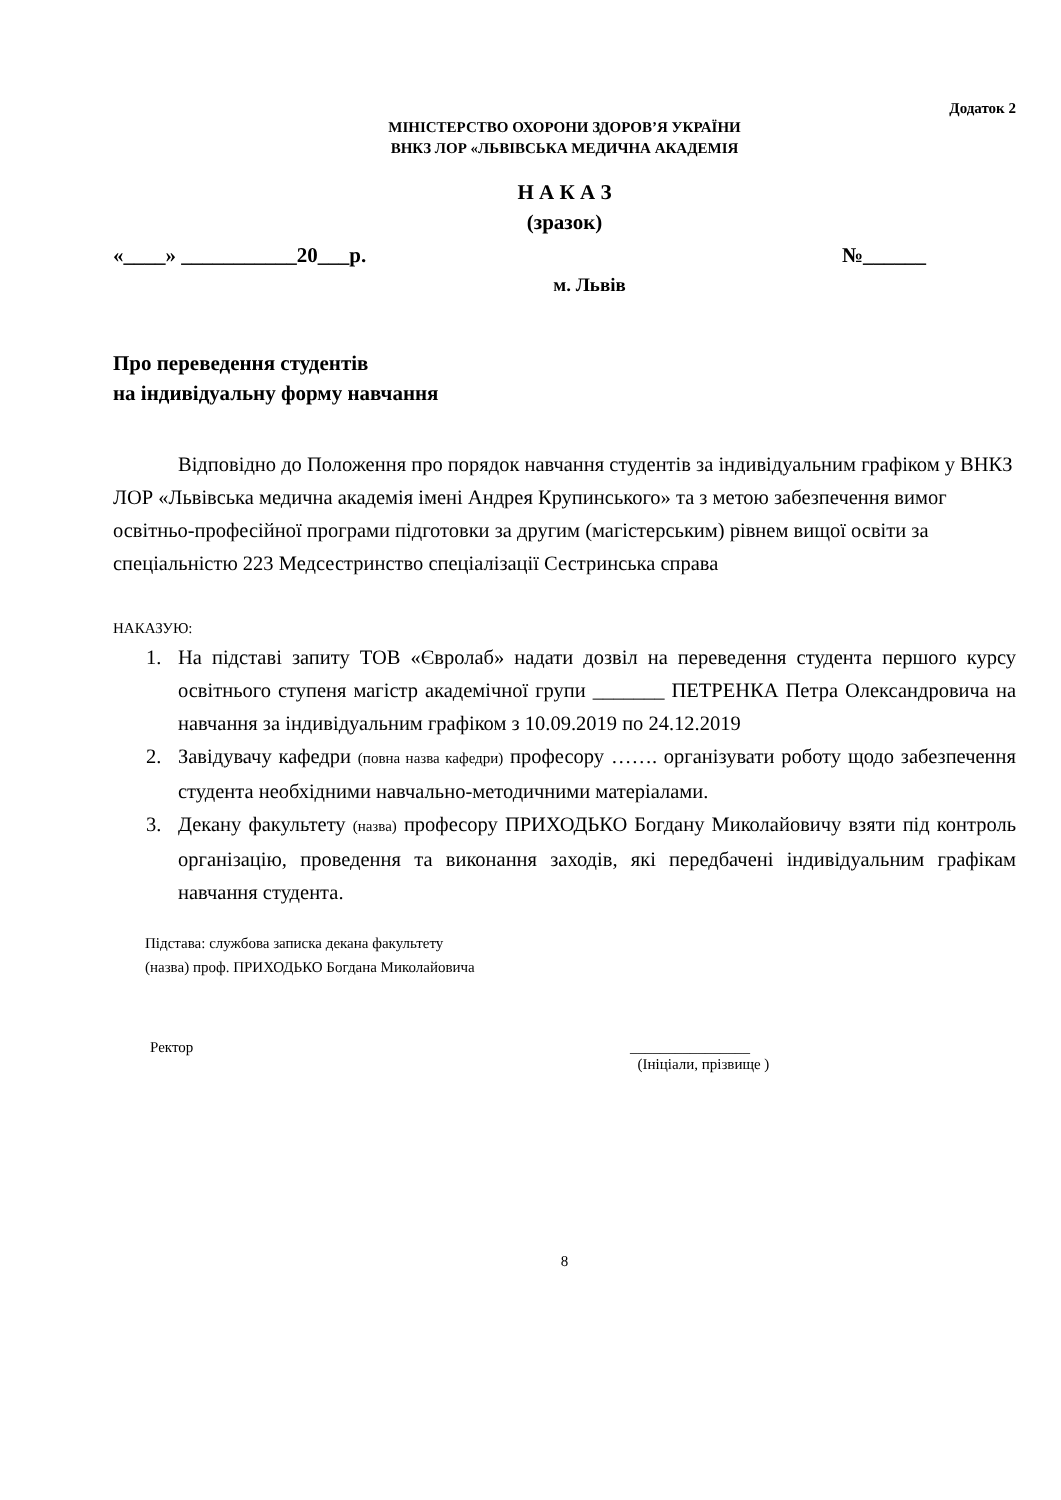Додаток 2
МІНІСТЕРСТВО ОХОРОНИ ЗДОРОВ’Я УКРАЇНИ
ВНКЗ ЛОР «ЛЬВІВСЬКА МЕДИЧНА АКАДЕМІЯ
Н А К А З
(зразок)
«____» ___________20___р. №______
м. Львів
Про переведення студентів
на індивідуальну форму навчання
Відповідно до Положення про порядок навчання студентів за індивідуальним графіком у ВНКЗ ЛОР «Львівська медична академія імені Андрея Крупинського» та з метою забезпечення вимог освітньо-професійної програми підготовки за другим (магістерським) рівнем вищої освіти за спеціальністю 223 Медсестринство спеціалізації Сестринська справа
НАКАЗУЮ:
1. На підставі запиту ТОВ «Євролаб» надати дозвіл на переведення студента першого курсу освітнього ступеня магістр академічної групи _______ ПЕТРЕНКА Петра Олександровича на навчання за індивідуальним графіком з 10.09.2019 по 24.12.2019
2. Завідувачу кафедри (повна назва кафедри) професору ……. організувати роботу щодо забезпечення студента необхідними навчально-методичними матеріалами.
3. Декану факультету (назва) професору ПРИХОДЬКО Богдану Миколайовичу взяти під контроль організацію, проведення та виконання заходів, які передбачені індивідуальним графікам навчання студента.
Підстава: службова записка декана факультету
(назва) проф. ПРИХОДЬКО Богдана Миколайовича
Ректор ________________
(Ініціали, прізвище )
8